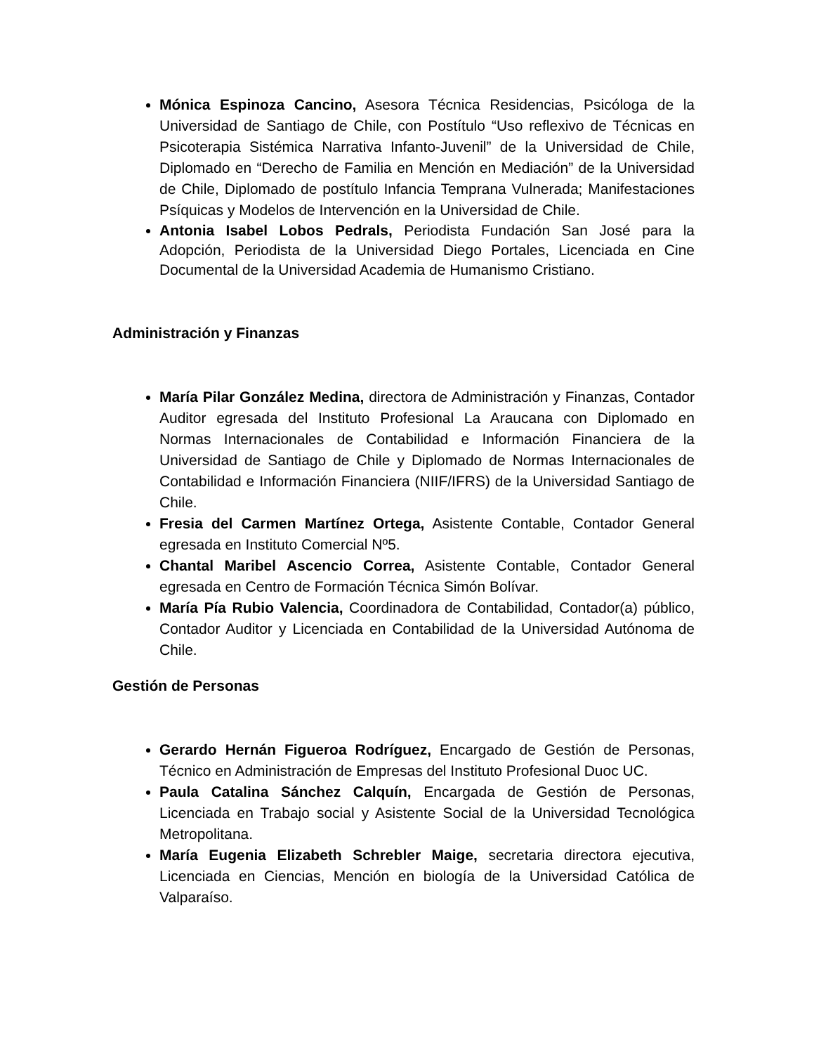Mónica Espinoza Cancino, Asesora Técnica Residencias, Psicóloga de la Universidad de Santiago de Chile, con Postítulo “Uso reflexivo de Técnicas en Psicoterapia Sistémica Narrativa Infanto-Juvenil” de la Universidad de Chile, Diplomado en “Derecho de Familia en Mención en Mediación” de la Universidad de Chile, Diplomado de postítulo Infancia Temprana Vulnerada; Manifestaciones Psíquicas y Modelos de Intervención en la Universidad de Chile.
Antonia Isabel Lobos Pedrals, Periodista Fundación San José para la Adopción, Periodista de la Universidad Diego Portales, Licenciada en Cine Documental de la Universidad Academia de Humanismo Cristiano.
Administración y Finanzas
María Pilar González Medina, directora de Administración y Finanzas, Contador Auditor egresada del Instituto Profesional La Araucana con Diplomado en Normas Internacionales de Contabilidad e Información Financiera de la Universidad de Santiago de Chile y Diplomado de Normas Internacionales de Contabilidad e Información Financiera (NIIF/IFRS) de la Universidad Santiago de Chile.
Fresia del Carmen Martínez Ortega, Asistente Contable, Contador General egresada en Instituto Comercial Nº5.
Chantal Maribel Ascencio Correa, Asistente Contable, Contador General egresada en Centro de Formación Técnica Simón Bolívar.
María Pía Rubio Valencia, Coordinadora de Contabilidad, Contador(a) público, Contador Auditor y Licenciada en Contabilidad de la Universidad Autónoma de Chile.
Gestión de Personas
Gerardo Hernán Figueroa Rodríguez, Encargado de Gestión de Personas, Técnico en Administración de Empresas del Instituto Profesional Duoc UC.
Paula Catalina Sánchez Calquín, Encargada de Gestión de Personas, Licenciada en Trabajo social y Asistente Social de la Universidad Tecnológica Metropolitana.
María Eugenia Elizabeth Schrebler Maige, secretaria directora ejecutiva, Licenciada en Ciencias, Mención en biología de la Universidad Católica de Valparaíso.